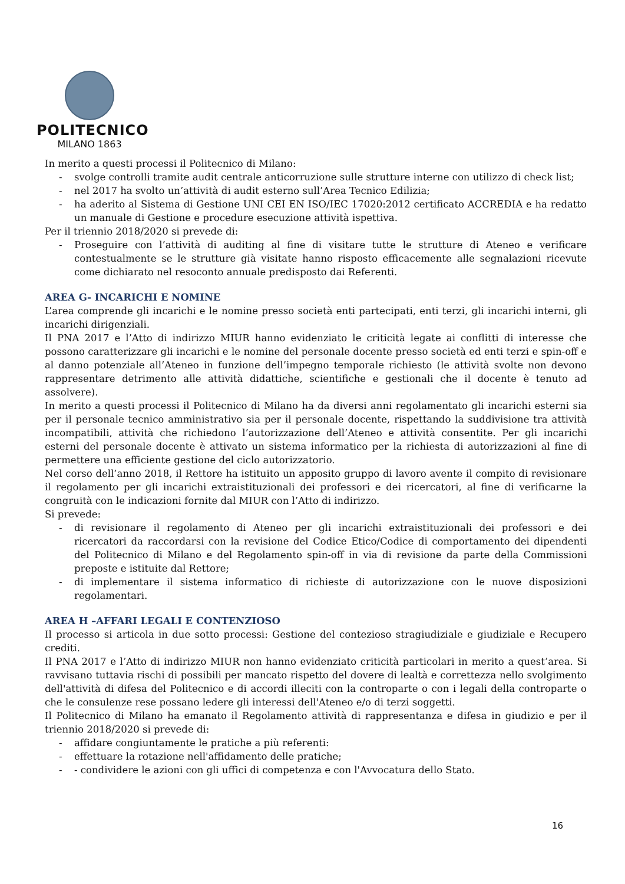POLITECNICO
MILANO 1863
In merito a questi processi il Politecnico di Milano:
- svolge controlli tramite audit centrale anticorruzione sulle strutture interne con utilizzo di check list;
- nel 2017 ha svolto un’attività di audit esterno sull’Area Tecnico Edilizia;
- ha aderito al Sistema di Gestione UNI CEI EN ISO/IEC 17020:2012 certificato ACCREDIA e ha redatto un manuale di Gestione e procedure esecuzione attività ispettiva.
Per il triennio 2018/2020 si prevede di:
- Proseguire con l’attività di auditing al fine di visitare tutte le strutture di Ateneo e verificare contestualmente se le strutture già visitate hanno risposto efficacemente alle segnalazioni ricevute come dichiarato nel resoconto annuale predisposto dai Referenti.
AREA G- INCARICHI E NOMINE
L’area comprende gli incarichi e le nomine presso società enti partecipati, enti terzi, gli incarichi interni, gli incarichi dirigenziali.
Il PNA 2017 e l’Atto di indirizzo MIUR hanno evidenziato le criticità legate ai conflitti di interesse che possono caratterizzare gli incarichi e le nomine del personale docente presso società ed enti terzi e spin-off e al danno potenziale all’Ateneo in funzione dell’impegno temporale richiesto (le attività svolte non devono rappresentare detrimento alle attività didattiche, scientifiche e gestionali che il docente è tenuto ad assolvere).
In merito a questi processi il Politecnico di Milano ha da diversi anni regolamentato gli incarichi esterni sia per il personale tecnico amministrativo sia per il personale docente, rispettando la suddivisione tra attività incompatibili, attività che richiedono l’autorizzazione dell’Ateneo e attività consentite. Per gli incarichi esterni del personale docente è attivato un sistema informatico per la richiesta di autorizzazioni al fine di permettere una efficiente gestione del ciclo autorizzatorio.
Nel corso dell’anno 2018, il Rettore ha istituito un apposito gruppo di lavoro avente il compito di revisionare il regolamento per gli incarichi extraistituzionali dei professori e dei ricercatori, al fine di verificarne la congruità con le indicazioni fornite dal MIUR con l’Atto di indirizzo.
Si prevede:
- di revisionare il regolamento di Ateneo per gli incarichi extraistituzionali dei professori e dei ricercatori da raccordarsi con la revisione del Codice Etico/Codice di comportamento dei dipendenti del Politecnico di Milano e del Regolamento spin-off in via di revisione da parte della Commissioni preposte e istituite dal Rettore;
- di implementare il sistema informatico di richieste di autorizzazione con le nuove disposizioni regolamentari.
AREA H –AFFARI LEGALI E CONTENZIOSO
Il processo si articola in due sotto processi: Gestione del contezioso stragiudiziale e giudiziale e Recupero crediti.
Il PNA 2017 e l’Atto di indirizzo MIUR non hanno evidenziato criticità particolari in merito a quest’area. Si ravvisano tuttavia rischi di possibili per mancato rispetto del dovere di lealtà e correttezza nello svolgimento dell'attività di difesa del Politecnico e di accordi illeciti con la controparte o con i legali della controparte o che le consulenze rese possano ledere gli interessi dell'Ateneo e/o di terzi soggetti.
Il Politecnico di Milano ha emanato il Regolamento attività di rappresentanza e difesa in giudizio e per il triennio 2018/2020 si prevede di:
- affidare congiuntamente le pratiche a più referenti:
- effettuare la rotazione nell'affidamento delle pratiche;
- - condividere le azioni con gli uffici di competenza e con l'Avvocatura dello Stato.
16